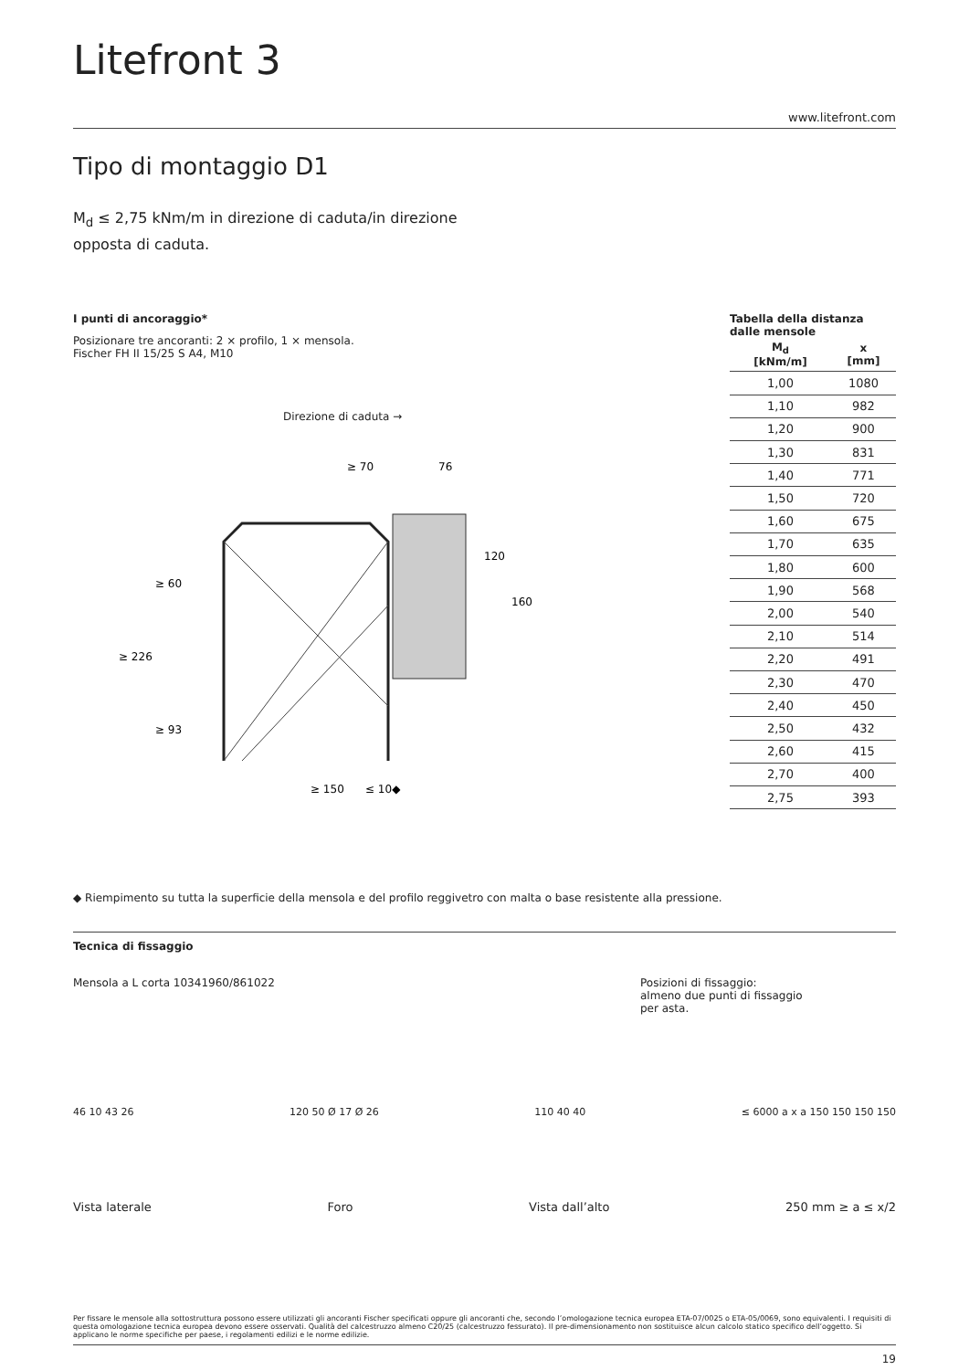Litefront 3
www.litefront.com
Tipo di montaggio D1
M<sub>d</sub> ≤ 2,75 kNm/m in direzione di caduta/in direzione opposta di caduta.
I punti di ancoraggio*
Posizionare tre ancoranti: 2 × profilo, 1 × mensola.
Fischer FH II 15/25 S A4, M10
Direzione di caduta →
≥ 70
76
≥ 150
≤ 10◆
≥ 60
≥ 226
≥ 93
120
160
Tabella della distanza dalle mensole
| M<sub>d</sub> [kNm/m] | x [mm] |
| --- | --- |
| 1,00 | 1080 |
| 1,10 | 982 |
| 1,20 | 900 |
| 1,30 | 831 |
| 1,40 | 771 |
| 1,50 | 720 |
| 1,60 | 675 |
| 1,70 | 635 |
| 1,80 | 600 |
| 1,90 | 568 |
| 2,00 | 540 |
| 2,10 | 514 |
| 2,20 | 491 |
| 2,30 | 470 |
| 2,40 | 450 |
| 2,50 | 432 |
| 2,60 | 415 |
| 2,70 | 400 |
| 2,75 | 393 |
◆ Riempimento su tutta la superficie della mensola e del profilo reggivetro con malta o base resistente alla pressione.
Tecnica di fissaggio
Mensola a L corta 10341960/861022
Posizioni di fissaggio:
almeno due punti di fissaggio
per asta.
46 10 43 26 120 50 Ø 17 Ø 26 110 40 40 ≤ 6000 a x a 150 150 150 150
Vista laterale Foro Vista dall’alto 250 mm ≥ a ≤ x/2
Per fissare le mensole alla sottostruttura possono essere utilizzati gli ancoranti Fischer specificati oppure gli ancoranti che, secondo l’omologazione tecnica europea ETA-07/0025 o ETA-05/0069, sono equivalenti. I requisiti di questa omologazione tecnica europea devono essere osservati. Qualità del calcestruzzo almeno C20/25 (calcestruzzo fessurato). Il pre-dimensionamento non sostituisce alcun calcolo statico specifico dell’oggetto. Si applicano le norme specifiche per paese, i regolamenti edilizi e le norme edilizie.
19